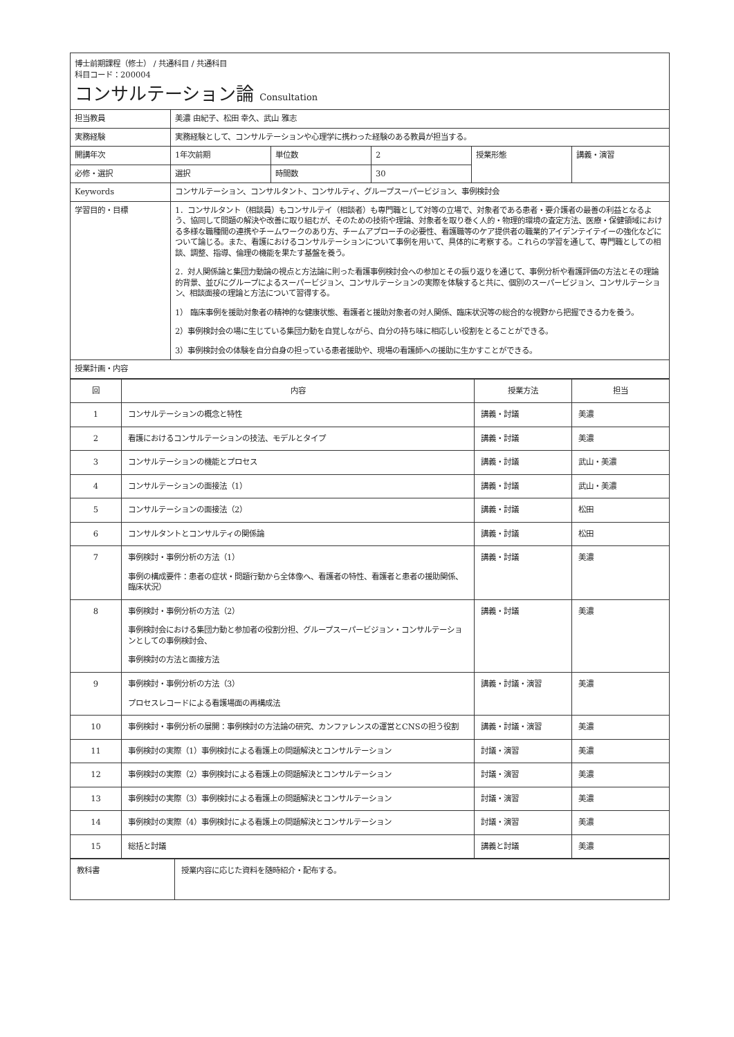博士前期課程（修士） / 共通科目 / 共通科目
科目コード：200004
コンサルテーション論 Consultation
| 担当教員 | 美濃 由紀子、松田 幸久、武山 雅志 | | | | |
| 実務経験 | 実務経験として、コンサルテーションや心理学に携わった経験のある教員が担当する。 | | | | |
| 開講年次 | 1年次前期 | 単位数 | 2 | 授業形態 | 講義・演習 |
| 必修・選択 | 選択 | 時間数 | 30 | | |
| Keywords | コンサルテーション、コンサルタント、コンサルティ、グループスーパービジョン、事例検討会 | | | | |
| 学習目的・目標 | 1．コンサルタント（相談員）もコンサルテイ（相談者）も専門職として対等の立場で、対象者である患者・要介護者の最善の利益となるよう、協同して問題の解決や改善に取り組むが、そのための技術や理論、対象者を取り巻く人的・物理的環境の査定方法、医療・保健領域における多様な職種間の連携やチームワークのあり方、チームアプローチの必要性、看護職等のケア提供者の職業的アイデンテイテイーの強化などについて論じる。また、看護におけるコンサルテーションについて事例を用いて、具体的に考察する。これらの学習を通して、専門職としての相談、調整、指導、倫理の機能を果たす基盤を養う。 2．対人関係論と集団力動論の視点と方法論に則った看護事例検討会への参加とその振り返りを通じて、事例分析や看護評価の方法とその理論的背景、並びにグループによるスーパービジョン、コンサルテーションの実際を体験すると共に、個別のスーパービジョン、コンサルテーション、相談面接の理論と方法について習得する。 1） 臨床事例を援助対象者の精神的な健康状態、看護者と援助対象者の対人関係、臨床状況等の総合的な視野から把握できる力を養う。 2）事例検討会の場に生じている集団力動を自覚しながら、自分の持ち味に相応しい役割をとることができる。 3）事例検討会の体験を自分自身の担っている患者援助や、現場の看護師への援助に生かすことができる。 | | | | |
| 授業計画・内容 | | | | | |
| 回 | 内容 | 授業方法 | 担当 |
| --- | --- | --- | --- |
| 1 | コンサルテーションの概念と特性 | 講義・討議 | 美濃 |
| 2 | 看護におけるコンサルテーションの技法、モデルとタイプ | 講義・討議 | 美濃 |
| 3 | コンサルテーションの機能とプロセス | 講義・討議 | 武山・美濃 |
| 4 | コンサルテーションの面接法（1） | 講義・討議 | 武山・美濃 |
| 5 | コンサルテーションの面接法（2） | 講義・討議 | 松田 |
| 6 | コンサルタントとコンサルティの関係論 | 講義・討議 | 松田 |
| 7 | 事例検討・事例分析の方法（1） 事例の構成要件：患者の症状・問題行動から全体像へ、看護者の特性、看護者と患者の援助関係、臨床状況） | 講義・討議 | 美濃 |
| 8 | 事例検討・事例分析の方法（2） 事例検討会における集団力動と参加者の役割分担、グループスーパービジョン・コンサルテーションとしての事例検討会、 事例検討の方法と面接方法 | 講義・討議 | 美濃 |
| 9 | 事例検討・事例分析の方法（3） プロセスレコードによる看護場面の再構成法 | 講義・討議・演習 | 美濃 |
| 10 | 事例検討・事例分析の展開：事例検討の方法論の研究、カンファレンスの運営とCNSの担う役割 | 講義・討議・演習 | 美濃 |
| 11 | 事例検討の実際（1）事例検討による看護上の問題解決とコンサルテーション | 討議・演習 | 美濃 |
| 12 | 事例検討の実際（2）事例検討による看護上の問題解決とコンサルテーション | 討議・演習 | 美濃 |
| 13 | 事例検討の実際（3）事例検討による看護上の問題解決とコンサルテーション | 討議・演習 | 美濃 |
| 14 | 事例検討の実際（4）事例検討による看護上の問題解決とコンサルテーション | 討議・演習 | 美濃 |
| 15 | 総括と討議 | 講義と討議 | 美濃 |
| 教科書 | 授業内容に応じた資料を随時紹介・配布する。 |